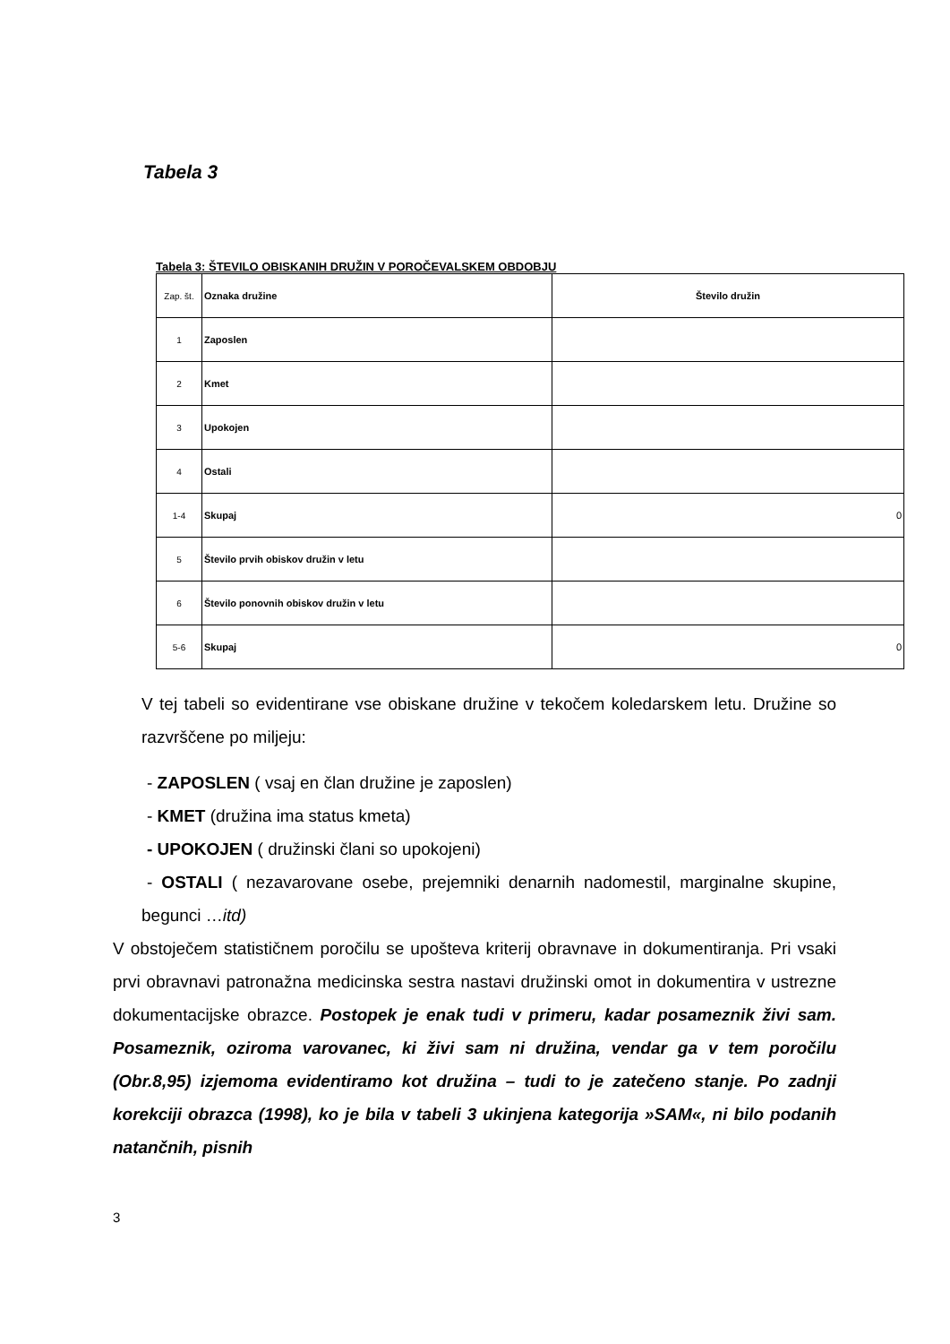Tabela 3
Tabela 3: ŠTEVILO OBISKANIH DRUŽIN V POROČEVALSKEM OBDOBJU
| Zap. št. | Oznaka družine | Število družin |
| 1 | Zaposlen | |
| 2 | Kmet | |
| 3 | Upokojen | |
| 4 | Ostali | |
| 1-4 | Skupaj | 0 |
| 5 | Število prvih obiskov družin v letu | |
| 6 | Število ponovnih obiskov družin v letu | |
| 5-6 | Skupaj | 0 |
V tej tabeli so evidentirane vse obiskane družine v tekočem koledarskem letu. Družine so razvrščene po miljeju:
- ZAPOSLEN ( vsaj en član družine je zaposlen)
- KMET (družina ima status kmeta)
- UPOKOJEN ( družinski člani so upokojeni)
- OSTALI ( nezavarovane osebe, prejemniki denarnih nadomestil, marginalne skupine, begunci …itd)
V obstoječem statističnem poročilu se upošteva kriterij obravnave in dokumentiranja. Pri vsaki prvi obravnavi patronažna medicinska sestra nastavi družinski omot in dokumentira v ustrezne dokumentacijske obrazce. Postopek je enak tudi v primeru, kadar posameznik živi sam. Posameznik, oziroma varovanec, ki živi sam ni družina, vendar ga v tem poročilu (Obr.8,95) izjemoma evidentiramo kot družina – tudi to je zatečeno stanje. Po zadnji korekciji obrazca (1998), ko je bila v tabeli 3 ukinjena kategorija »SAM«, ni bilo podanih natančnih, pisnih
3